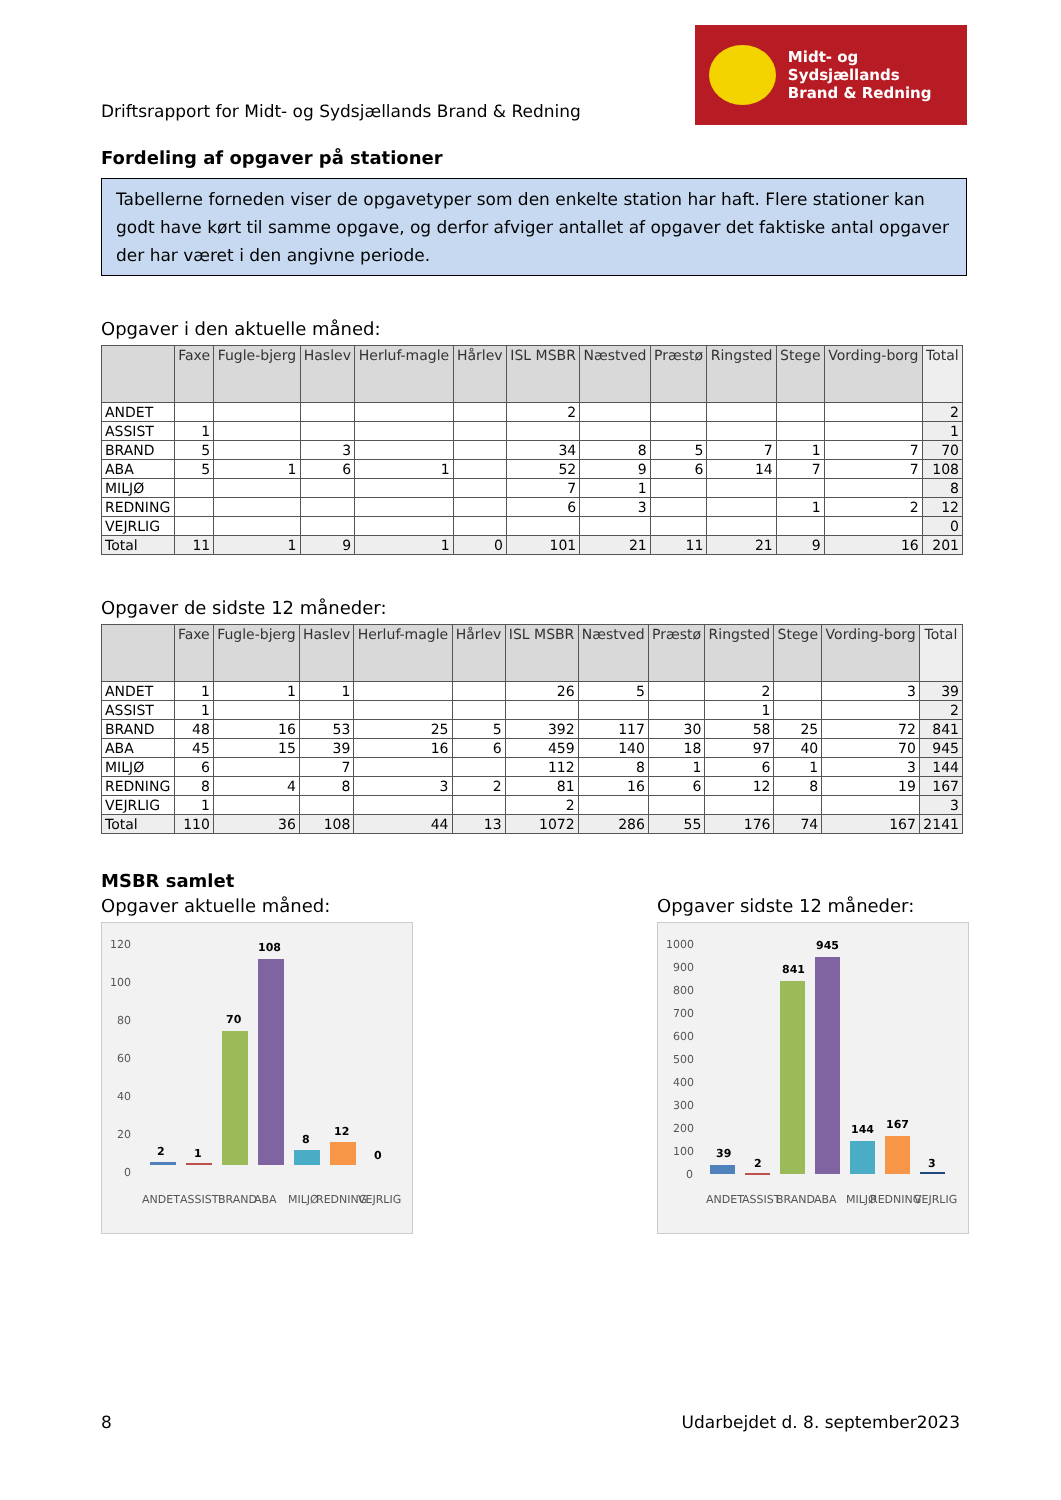Driftsrapport for Midt- og Sydsjællands Brand & Redning
Midt- og Sydsjællands
Brand & Redning
Fordeling af opgaver på stationer
Tabellerne forneden viser de opgavetyper som den enkelte station har haft. Flere stationer kan godt have kørt til samme opgave, og derfor afviger antallet af opgaver det faktiske antal opgaver der har været i den angivne periode.
Opgaver i den aktuelle måned:
| | Faxe | Fugle-bjerg | Haslev | Herluf-magle | Hårlev | ISL MSBR | Næstved | Præstø | Ringsted | Stege | Vording-borg | Total |
| --- | --- | --- | --- | --- | --- | --- | --- | --- | --- | --- | --- | --- |
| ANDET | | | | | | 2 | | | | | | 2 |
| ASSIST | 1 | | | | | | | | | | | 1 |
| BRAND | 5 | | 3 | | | 34 | 8 | 5 | 7 | 1 | 7 | 70 |
| ABA | 5 | 1 | 6 | 1 | | 52 | 9 | 6 | 14 | 7 | 7 | 108 |
| MILJØ | | | | | | 7 | 1 | | | | | 8 |
| REDNING | | | | | | 6 | 3 | | | 1 | 2 | 12 |
| VEJRLIG | | | | | | | | | | | | 0 |
| Total | 11 | 1 | 9 | 1 | 0 | 101 | 21 | 11 | 21 | 9 | 16 | 201 |
Opgaver de sidste 12 måneder:
| | Faxe | Fugle-bjerg | Haslev | Herluf-magle | Hårlev | ISL MSBR | Næstved | Præstø | Ringsted | Stege | Vording-borg | Total |
| --- | --- | --- | --- | --- | --- | --- | --- | --- | --- | --- | --- | --- |
| ANDET | 1 | 1 | 1 | | | 26 | 5 | | 2 | | 3 | 39 |
| ASSIST | 1 | | | | | | | | 1 | | | 2 |
| BRAND | 48 | 16 | 53 | 25 | 5 | 392 | 117 | 30 | 58 | 25 | 72 | 841 |
| ABA | 45 | 15 | 39 | 16 | 6 | 459 | 140 | 18 | 97 | 40 | 70 | 945 |
| MILJØ | 6 | | 7 | | | 112 | 8 | 1 | 6 | 1 | 3 | 144 |
| REDNING | 8 | 4 | 8 | 3 | 2 | 81 | 16 | 6 | 12 | 8 | 19 | 167 |
| VEJRLIG | 1 | | | | | 2 | | | | | | 3 |
| Total | 110 | 36 | 108 | 44 | 13 | 1072 | 286 | 55 | 176 | 74 | 167 | 2141 |
MSBR samlet
Opgaver aktuelle måned:
120
100
80
60
40
20
0
2
1
70
108
8
12
0
ANDET
ASSIST
BRAND
ABA
MILJØ
REDNING
VEJRLIG
Opgaver sidste 12 måneder:
1000
900
800
700
600
500
400
300
200
100
0
39
2
841
945
144
167
3
ANDET
ASSIST
BRAND
ABA
MILJØ
REDNING
VEJRLIG
8 Udarbejdet d. 8. september2023